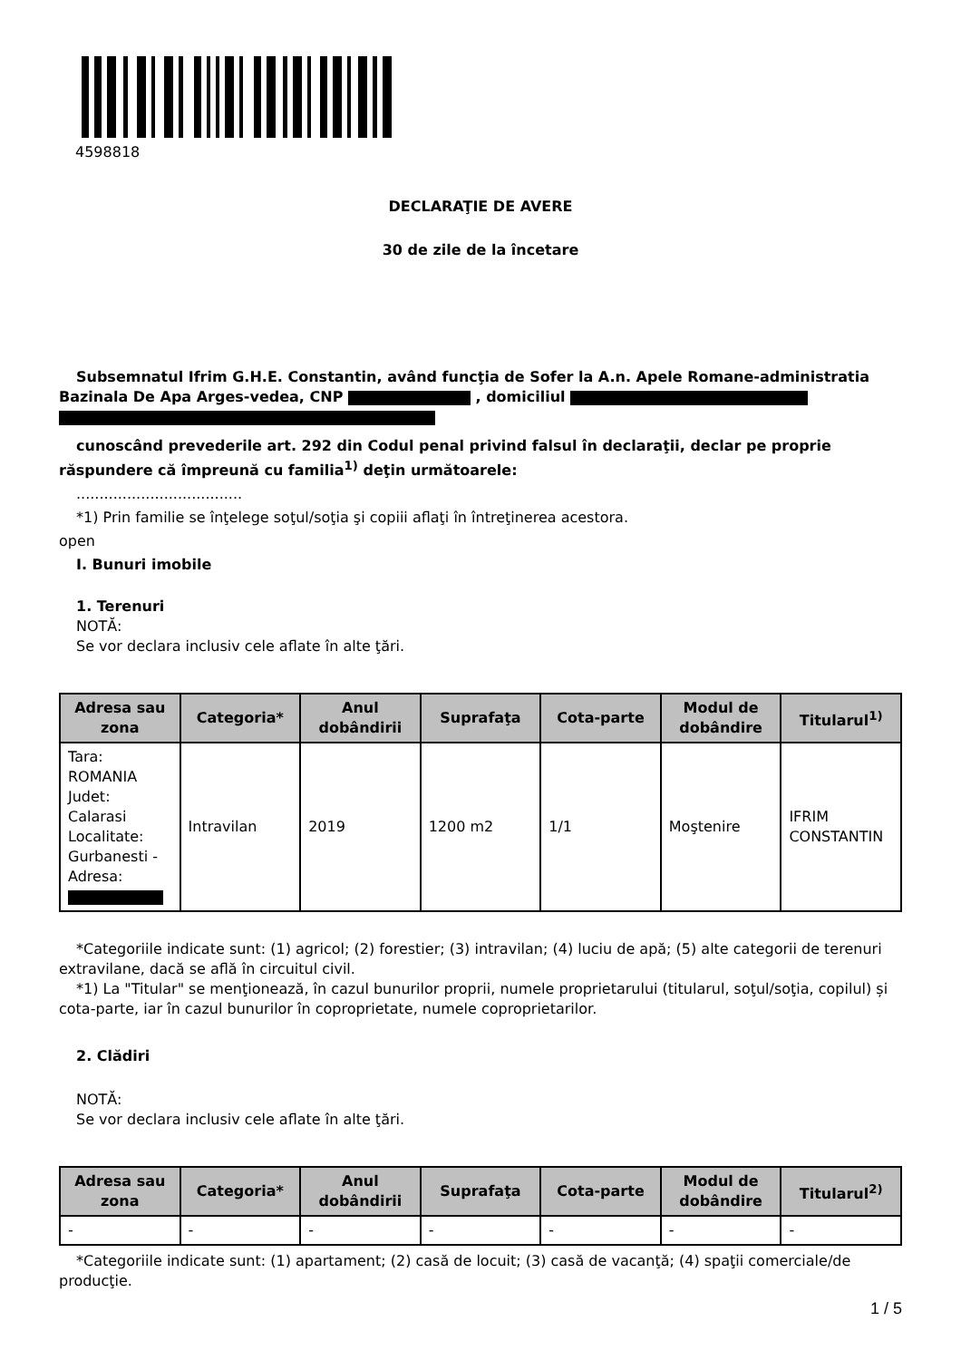4598818
DECLARAŢIE DE AVERE
30 de zile de la încetare
Subsemnatul Ifrim G.H.E. Constantin, având funcţia de Sofer la A.n. Apele Romane-administratia Bazinala De Apa Arges-vedea, CNP , domiciliul
cunoscând prevederile art. 292 din Codul penal privind falsul în declaraţii, declar pe proprie răspundere că împreună cu familia<sup>1)</sup> deţin următoarele:
....................................
*1) Prin familie se înţelege soţul/soţia şi copiii aflaţi în întreţinerea acestora.
open
I. Bunuri imobile
1. Terenuri
NOTĂ:
Se vor declara inclusiv cele aflate în alte ţări.
| Adresa sau zona | Categoria* | Anul dobândirii | Suprafaţa | Cota-parte | Modul de dobândire | Titularul<sup>1)</sup> |
| --- | --- | --- | --- | --- | --- | --- |
| Tara: ROMANIA Judet: Calarasi Localitate: Gurbanesti - Adresa: | Intravilan | 2019 | 1200 m2 | 1/1 | Moştenire | IFRIM CONSTANTIN |
*Categoriile indicate sunt: (1) agricol; (2) forestier; (3) intravilan; (4) luciu de apă; (5) alte categorii de terenuri extravilane, dacă se află în circuitul civil.
*1) La "Titular" se menţionează, în cazul bunurilor proprii, numele proprietarului (titularul, soţul/soţia, copilul) și cota-parte, iar în cazul bunurilor în coproprietate, numele coproprietarilor.
2. Clădiri
NOTĂ:
Se vor declara inclusiv cele aflate în alte ţări.
| Adresa sau zona | Categoria* | Anul dobândirii | Suprafaţa | Cota-parte | Modul de dobândire | Titularul<sup>2)</sup> |
| --- | --- | --- | --- | --- | --- | --- |
| - | - | - | - | - | - | - |
*Categoriile indicate sunt: (1) apartament; (2) casă de locuit; (3) casă de vacanţă; (4) spaţii comerciale/de producţie.
1 / 5